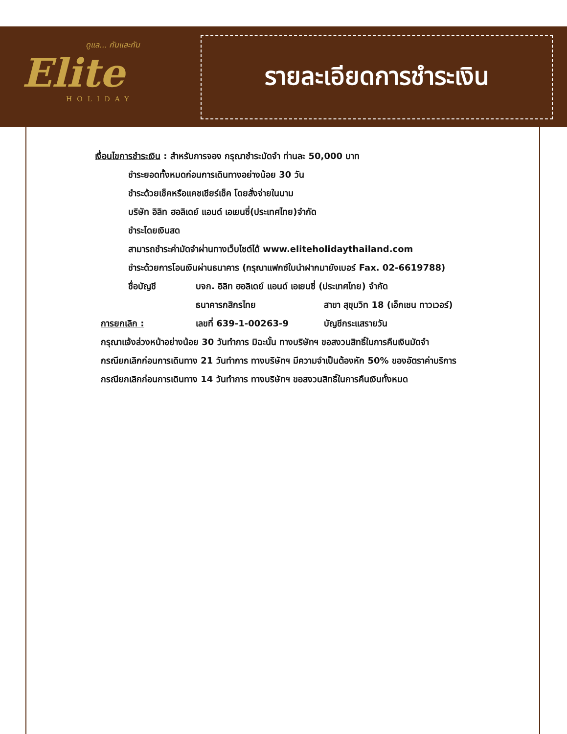ดูแล... กันและกัน
Elite
HOLIDAY
รายละเอียดการชำระเงิน
เงื่อนไขการชำระเงิน : สำหรับการจอง กรุณาชำระมัดจำ ท่านละ 50,000 บาท
ชำระยอดทั้งหมดก่อนการเดินทางอย่างน้อย 30 วัน
ชำระด้วยเช็คหรือแคชเชียร์เช็ค โดยสั่งจ่ายในนาม
บริษัท อิลิท ฮอลิเดย์ แอนด์ เอเยนซี่(ประเทศไทย)จำกัด
ชำระโดยเงินสด
สามารถชำระค่ามัดจำผ่านทางเว็บไซต์ได้ www.eliteholidaythailand.com
ชำระด้วยการโอนเงินผ่านธนาคาร (กรุณาแฟกซ์ใบนำฝากมายังเบอร์ Fax. 02-6619788)
ชื่อบัญชี บจก. อิลิท ฮอลิเดย์ แอนด์ เอเยนซี่ (ประเทศไทย) จำกัด
ธนาคารกสิกรไทย สาขา สุขุมวิท 18 (เอ็กเชน ทาวเวอร์)
การยกเลิก : เลขที่ 639-1-00263-9 บัญชีกระแสรายวัน
กรุณาแจ้งล่วงหน้าอย่างน้อย 30 วันทำการ มิฉะนั้น ทางบริษัทฯ ขอสงวนสิทธิ์ในการคืนเงินมัดจำ
กรณียกเลิกก่อนการเดินทาง 21 วันทำการ ทางบริษัทฯ มีความจำเป็นต้องหัก 50% ของอัตราค่าบริการ
กรณียกเลิกก่อนการเดินทาง 14 วันทำการ ทางบริษัทฯ ขอสงวนสิทธิ์ในการคืนเงินทั้งหมด